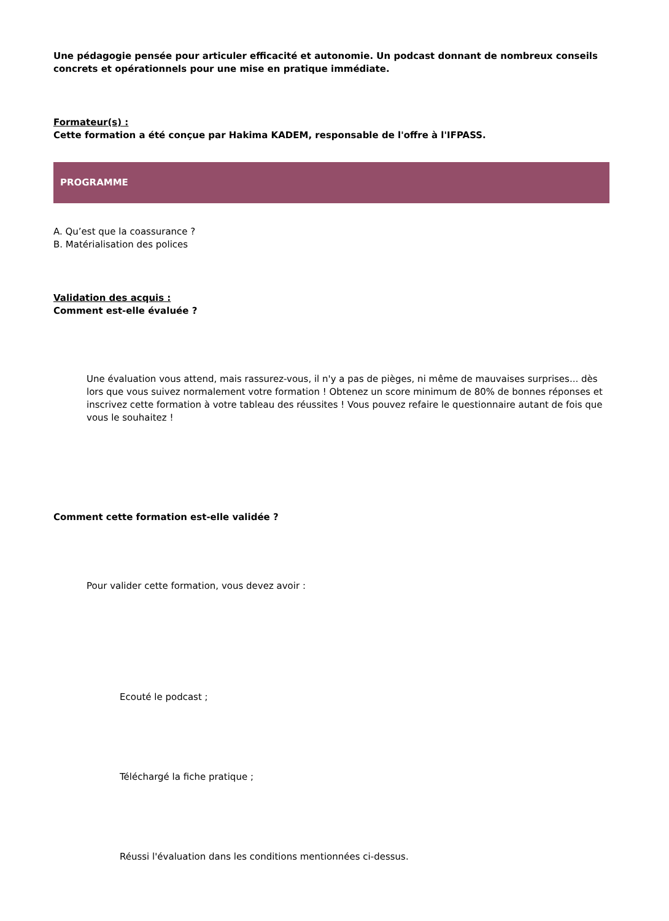Une pédagogie pensée pour articuler efficacité et autonomie. Un podcast donnant de nombreux conseils concrets et opérationnels pour une mise en pratique immédiate.
Formateur(s) :
Cette formation a été conçue par Hakima KADEM, responsable de l'offre à l'IFPASS.
PROGRAMME
A. Qu’est que la coassurance ?
B. Matérialisation des polices
Validation des acquis :
Comment est-elle évaluée ?
Une évaluation vous attend, mais rassurez-vous, il n'y a pas de pièges, ni même de mauvaises surprises... dès lors que vous suivez normalement votre formation ! Obtenez un score minimum de 80% de bonnes réponses et inscrivez cette formation à votre tableau des réussites ! Vous pouvez refaire le questionnaire autant de fois que vous le souhaitez !
Comment cette formation est-elle validée ?
Pour valider cette formation, vous devez avoir :
Ecouté le podcast ;
Téléchargé la fiche pratique ;
Réussi l'évaluation dans les conditions mentionnées ci-dessus.